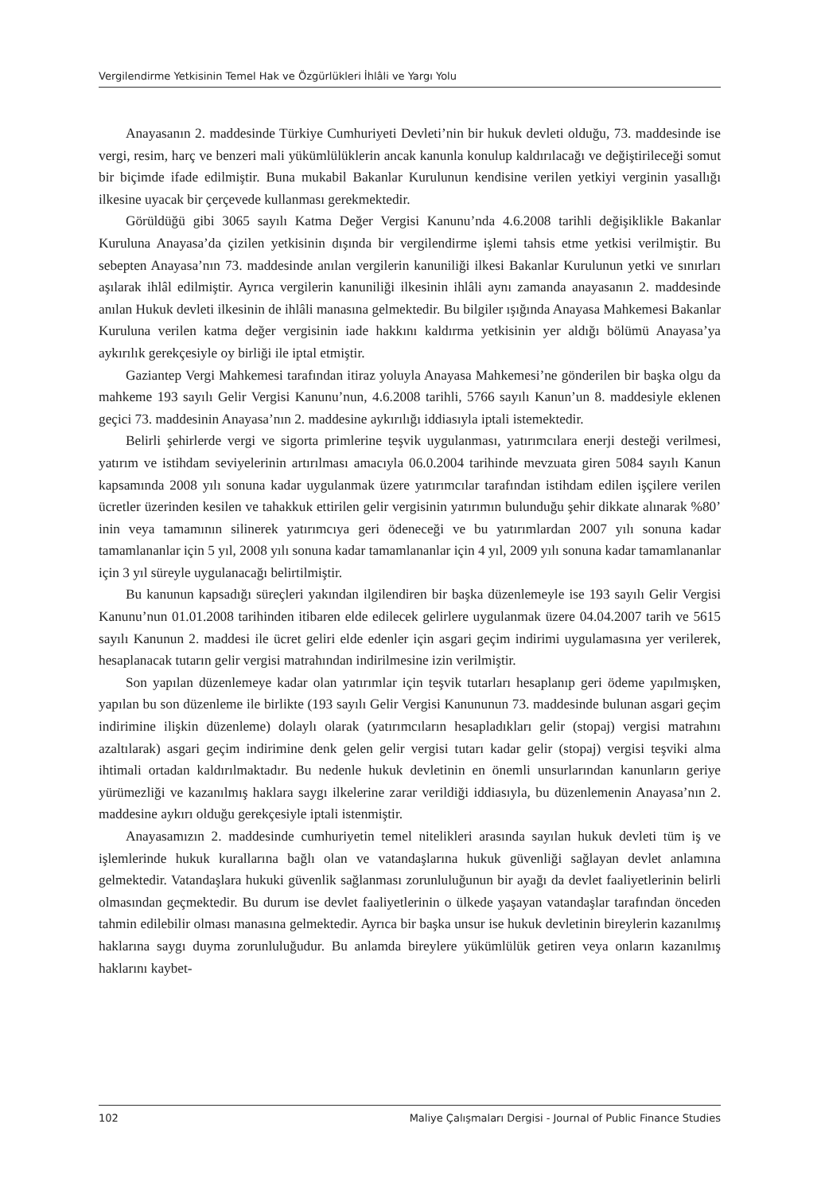Vergilendirme Yetkisinin Temel Hak ve Özgürlükleri İhlâli ve Yargı Yolu
Anayasanın 2. maddesinde Türkiye Cumhuriyeti Devleti’nin bir hukuk devleti olduğu, 73. maddesinde ise vergi, resim, harç ve benzeri mali yükümlülüklerin ancak kanunla konulup kaldırılacağı ve değiştirileceği somut bir biçimde ifade edilmiştir. Buna mukabil Bakanlar Kurulunun kendisine verilen yetkiyi verginin yasallığı ilkesine uyacak bir çerçevede kullanması gerekmektedir.
Görüldüğü gibi 3065 sayılı Katma Değer Vergisi Kanunu’nda 4.6.2008 tarihli değişiklikle Bakanlar Kuruluna Anayasa’da çizilen yetkisinin dışında bir vergilendirme işlemi tahsis etme yetkisi verilmiştir. Bu sebepten Anayasa’nın 73. maddesinde anılan vergilerin kanuniliği ilkesi Bakanlar Kurulunun yetki ve sınırları aşılarak ihlâl edilmiştir. Ayrıca vergilerin kanuniliği ilkesinin ihlâli aynı zamanda anayasanın 2. maddesinde anılan Hukuk devleti ilkesinin de ihlâli manasına gelmektedir. Bu bilgiler ışığında Anayasa Mahkemesi Bakanlar Kuruluna verilen katma değer vergisinin iade hakkını kaldırma yetkisinin yer aldığı bölümü Anayasa’ya aykırılık gerekçesiyle oy birliği ile iptal etmiştir.
Gaziantep Vergi Mahkemesi tarafından itiraz yoluyla Anayasa Mahkemesi’ne gönderilen bir başka olgu da mahkeme 193 sayılı Gelir Vergisi Kanunu’nun, 4.6.2008 tarihli, 5766 sayılı Kanun’un 8. maddesiyle eklenen geçici 73. maddesinin Anayasa’nın 2. maddesine aykırılığı iddiasıyla iptali istemektedir.
Belirli şehirlerde vergi ve sigorta primlerine teşvik uygulanması, yatırımcılara enerji desteği verilmesi, yatırım ve istihdam seviyelerinin artırılması amacıyla 06.0.2004 tarihinde mevzuata giren 5084 sayılı Kanun kapsamında 2008 yılı sonuna kadar uygulanmak üzere yatırımcılar tarafından istihdam edilen işçilere verilen ücretler üzerinden kesilen ve tahakkuk ettirilen gelir vergisinin yatırımın bulunduğu şehir dikkate alınarak %80’ inin veya tamamının silinerek yatırımcıya geri ödeneceği ve bu yatırımlardan 2007 yılı sonuna kadar tamamlananlar için 5 yıl, 2008 yılı sonuna kadar tamamlananlar için 4 yıl, 2009 yılı sonuna kadar tamamlananlar için 3 yıl süreyle uygulanacağı belirtilmiştir.
Bu kanunun kapsadığı süreçleri yakından ilgilendiren bir başka düzenlemeyle ise 193 sayılı Gelir Vergisi Kanunu’nun 01.01.2008 tarihinden itibaren elde edilecek gelirlere uygulanmak üzere 04.04.2007 tarih ve 5615 sayılı Kanunun 2. maddesi ile ücret geliri elde edenler için asgari geçim indirimi uygulamasına yer verilerek, hesaplanacak tutarın gelir vergisi matrahından indirilmesine izin verilmiştir.
Son yapılan düzenlemeye kadar olan yatırımlar için teşvik tutarları hesaplanıp geri ödeme yapılmışken, yapılan bu son düzenleme ile birlikte (193 sayılı Gelir Vergisi Kanununun 73. maddesinde bulunan asgari geçim indirimine ilişkin düzenleme) dolaylı olarak (yatırımcıların hesapladıkları gelir (stopaj) vergisi matrahını azaltılarak) asgari geçim indirimine denk gelen gelir vergisi tutarı kadar gelir (stopaj) vergisi teşviki alma ihtimali ortadan kaldırılmaktadır. Bu nedenle hukuk devletinin en önemli unsurlarından kanunların geriye yürümezliği ve kazanılmış haklara saygı ilkelerine zarar verildiği iddiasıyla, bu düzenlemenin Anayasa’nın 2. maddesine aykırı olduğu gerekçesiyle iptali istenmiştir.
Anayasamızın 2. maddesinde cumhuriyetin temel nitelikleri arasında sayılan hukuk devleti tüm iş ve işlemlerinde hukuk kurallarına bağlı olan ve vatandaşlarına hukuk güvenliği sağlayan devlet anlamına gelmektedir. Vatandaşlara hukuki güvenlik sağlanması zorunluluğunun bir ayağı da devlet faaliyetlerinin belirli olmasından geçmektedir. Bu durum ise devlet faaliyetlerinin o ülkede yaşayan vatandaşlar tarafından önceden tahmin edilebilir olması manasına gelmektedir. Ayrıca bir başka unsur ise hukuk devletinin bireylerin kazanılmış haklarına saygı duyma zorunluluğudur. Bu anlamda bireylere yükümlülük getiren veya onların kazanılmış haklarını kaybet-
102 Maliye Çalışmaları Dergisi - Journal of Public Finance Studies